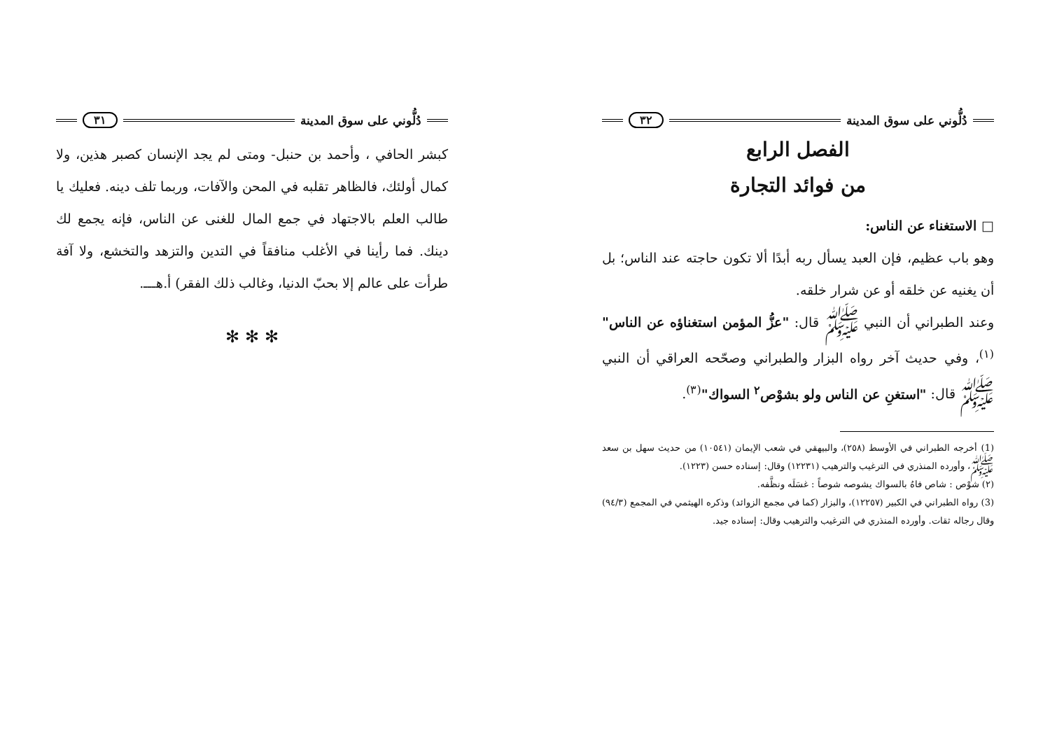دُلُّوني على سوق المدينة ٣١
كبشر الحافي ، وأحمد بن حنبل- ومتى لم يجد الإنسان كصبر هذين، ولا كمال أولئك، فالظاهر تقلبه في المحن والآفات، وربما تلف دينه. فعليك يا طالب العلم بالاجتهاد في جمع المال للغنى عن الناس، فإنه يجمع لك دينك. فما رأينا في الأغلب منافقاً في التدين والتزهد والتخشع، ولا آفة طرأت على عالم إلا بحبّ الدنيا، وغالب ذلك الفقر) أ.هـــ.
✻ ✻ ✻
دُلُّوني على سوق المدينة ٣٢
الفصل الرابع
من فوائد التجارة
□ الاستغناء عن الناس:
وهو باب عظيم، فإن العبد يسأل ربه أبدًا ألا تكون حاجته عند الناس؛ بل أن يغنيه عن خلقه أو عن شرار خلقه.
وعند الطبراني أن النبي ﷺ قال: "عزُّ المؤمن استغناؤه عن الناس"<sup>(١)</sup>، وفي حديث آخر رواه البزار والطبراني وصحّحه العراقي أن النبي ﷺ قال: "استغنِ عن الناس ولو بشوْص<sup>٢</sup> السواك"<sup>(٣)</sup>.
(1) أخرجه الطبراني في الأوسط (٢٥٨)، والبيهقي في شعب الإيمان (١٠٥٤١) من حديث سهل بن سعد ﷺ، وأورده المنذري في الترغيب والترهيب (١٢٢٣١) وقال: إسناده حسن (١٢٢٣).
(٢) شوْص : شاص فاهُ بالسواك يشوصه شوصاً : غسَلَه ونظَّفه.
(3) رواه الطبراني في الكبير (١٢٢٥٧)، والبزار (كما في مجمع الزوائد) وذكره الهيثمي في المجمع (٩٤/٣) وقال رجاله ثقات. وأورده المنذري في الترغيب والترهيب وقال: إسناده جيد.